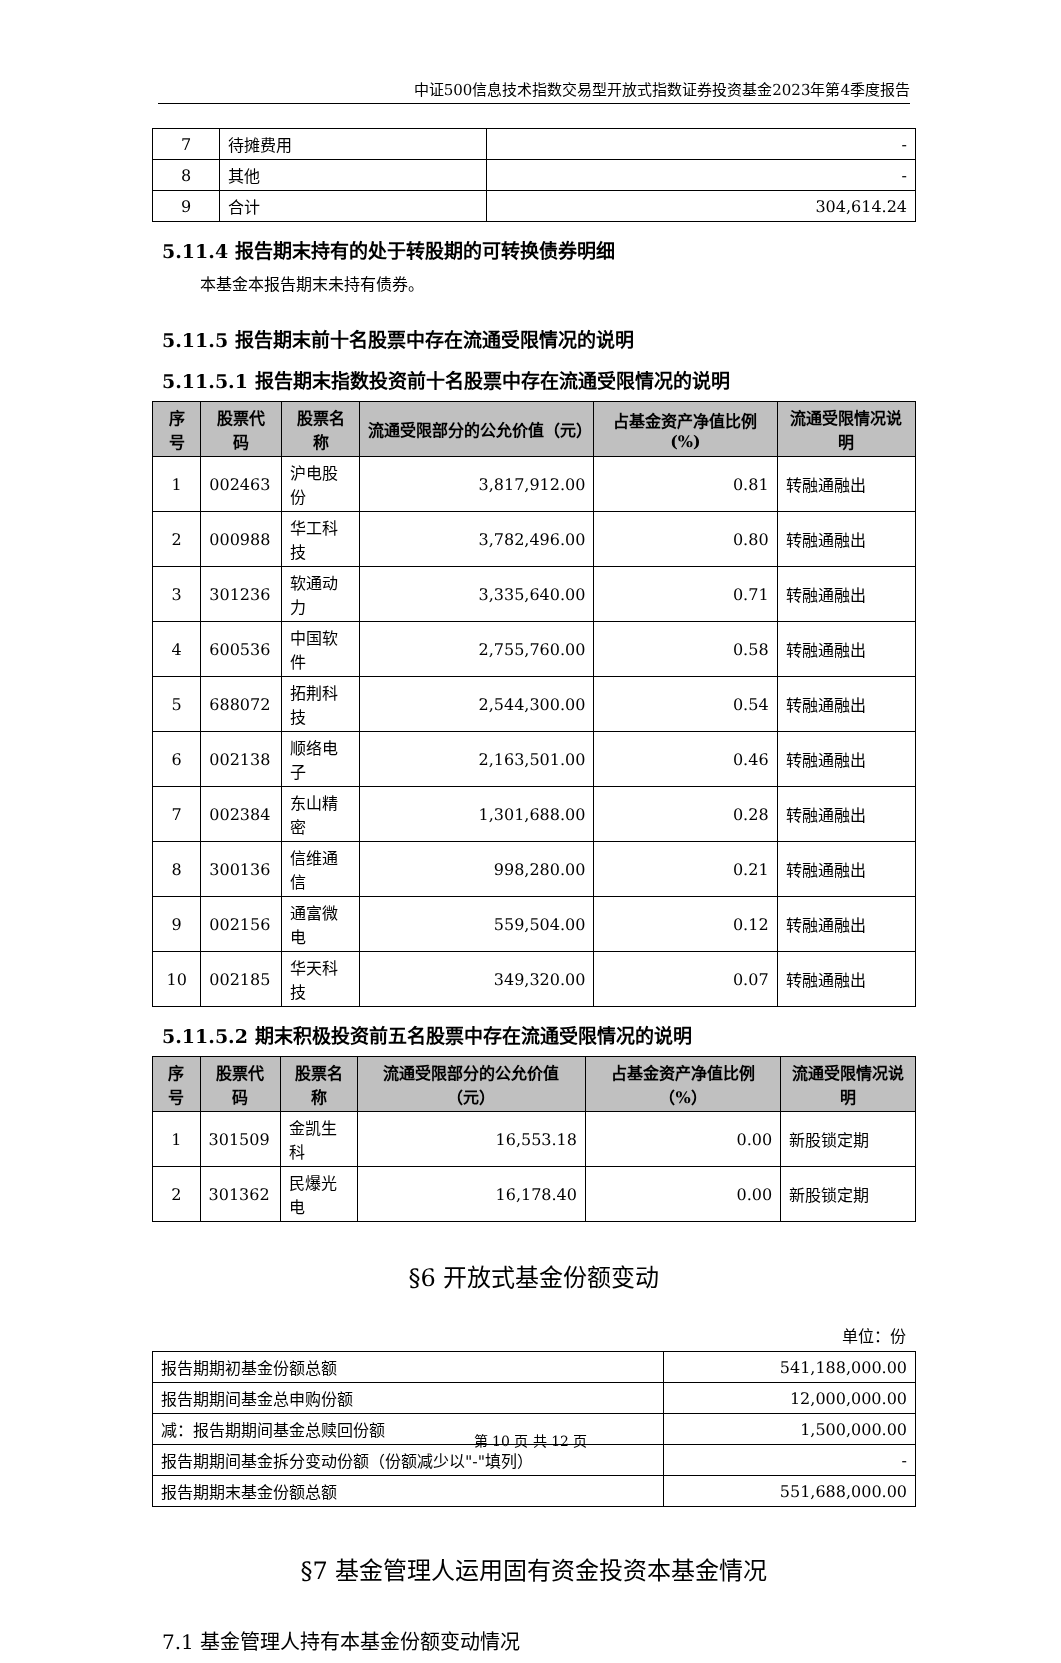中证500信息技术指数交易型开放式指数证券投资基金2023年第4季度报告
| 7 | 待摊费用 | - |
| 8 | 其他 | - |
| 9 | 合计 | 304,614.24 |
5.11.4 报告期末持有的处于转股期的可转换债券明细
本基金本报告期末未持有债券。
5.11.5 报告期末前十名股票中存在流通受限情况的说明
5.11.5.1 报告期末指数投资前十名股票中存在流通受限情况的说明
| 序号 | 股票代码 | 股票名称 | 流通受限部分的公允价值（元） | 占基金资产净值比例(%) | 流通受限情况说明 |
| --- | --- | --- | --- | --- | --- |
| 1 | 002463 | 沪电股份 | 3,817,912.00 | 0.81 | 转融通融出 |
| 2 | 000988 | 华工科技 | 3,782,496.00 | 0.80 | 转融通融出 |
| 3 | 301236 | 软通动力 | 3,335,640.00 | 0.71 | 转融通融出 |
| 4 | 600536 | 中国软件 | 2,755,760.00 | 0.58 | 转融通融出 |
| 5 | 688072 | 拓荆科技 | 2,544,300.00 | 0.54 | 转融通融出 |
| 6 | 002138 | 顺络电子 | 2,163,501.00 | 0.46 | 转融通融出 |
| 7 | 002384 | 东山精密 | 1,301,688.00 | 0.28 | 转融通融出 |
| 8 | 300136 | 信维通信 | 998,280.00 | 0.21 | 转融通融出 |
| 9 | 002156 | 通富微电 | 559,504.00 | 0.12 | 转融通融出 |
| 10 | 002185 | 华天科技 | 349,320.00 | 0.07 | 转融通融出 |
5.11.5.2 期末积极投资前五名股票中存在流通受限情况的说明
| 序号 | 股票代码 | 股票名称 | 流通受限部分的公允价值（元） | 占基金资产净值比例（%） | 流通受限情况说明 |
| --- | --- | --- | --- | --- | --- |
| 1 | 301509 | 金凯生科 | 16,553.18 | 0.00 | 新股锁定期 |
| 2 | 301362 | 民爆光电 | 16,178.40 | 0.00 | 新股锁定期 |
§6 开放式基金份额变动
单位：份
| 报告期期初基金份额总额 | 541,188,000.00 |
| 报告期期间基金总申购份额 | 12,000,000.00 |
| 减：报告期期间基金总赎回份额 | 1,500,000.00 |
| 报告期期间基金拆分变动份额（份额减少以"-"填列） | - |
| 报告期期末基金份额总额 | 551,688,000.00 |
§7 基金管理人运用固有资金投资本基金情况
7.1 基金管理人持有本基金份额变动情况
第 10 页 共 12 页